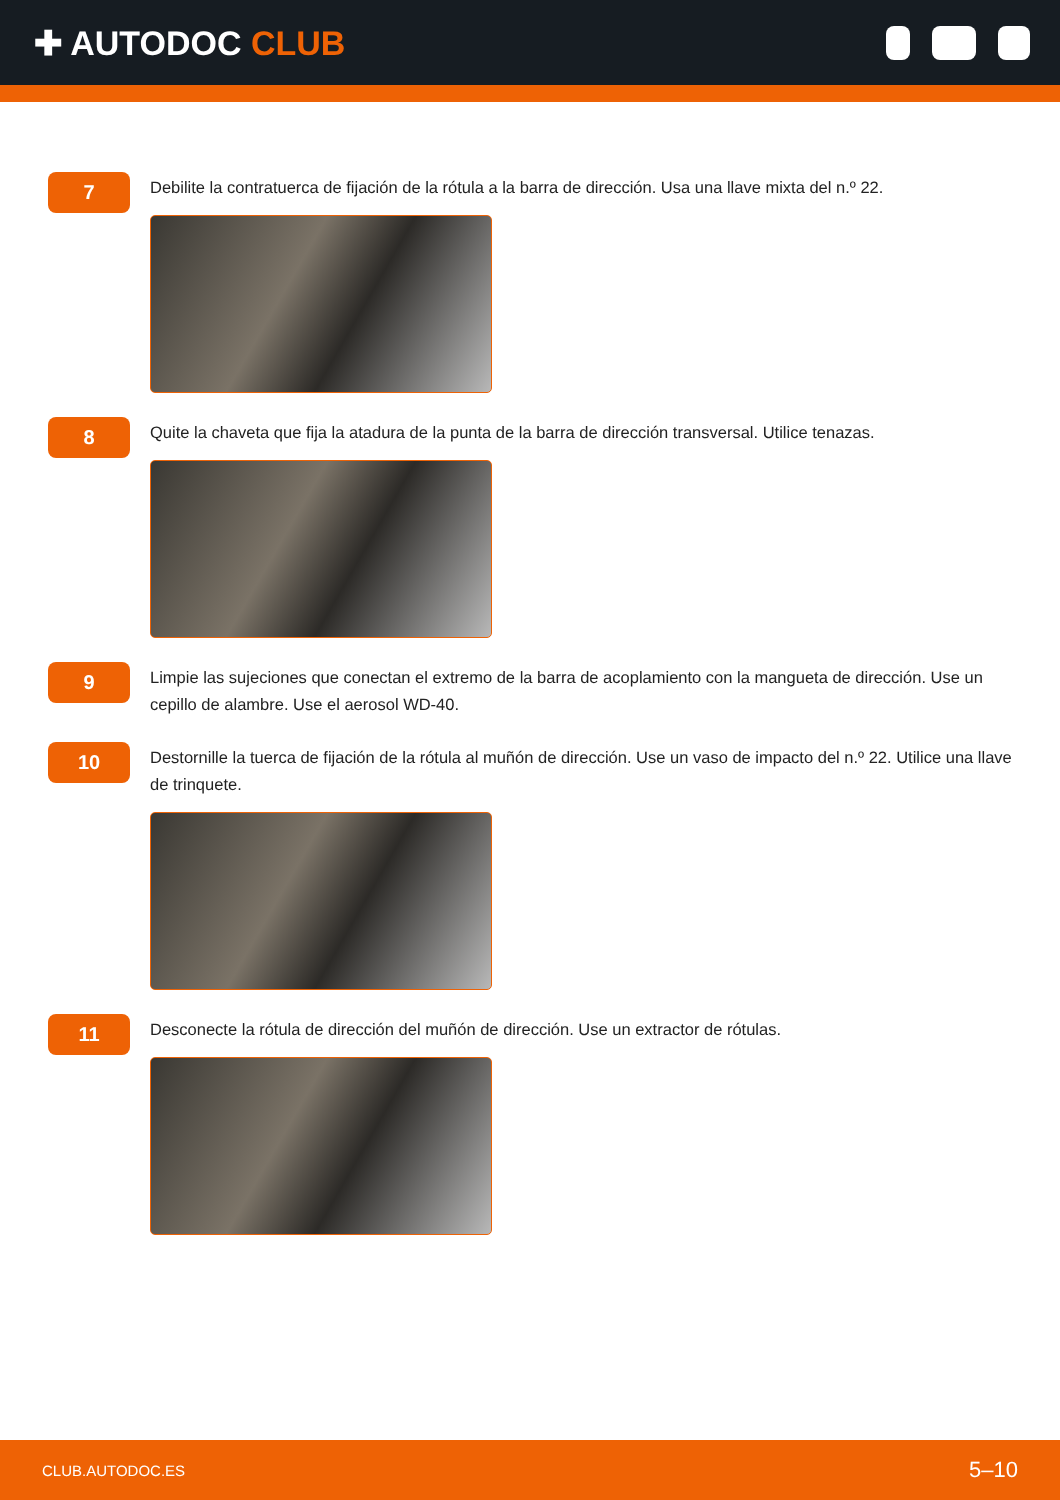✚ AUTODOC CLUB
7
Debilite la contratuerca de fijación de la rótula a la barra de dirección. Usa una llave mixta del n.º 22.
8
Quite la chaveta que fija la atadura de la punta de la barra de dirección transversal. Utilice tenazas.
9
Limpie las sujeciones que conectan el extremo de la barra de acoplamiento con la mangueta de dirección. Use un cepillo de alambre. Use el aerosol WD-40.
10
Destornille la tuerca de fijación de la rótula al muñón de dirección. Use un vaso de impacto del n.º 22. Utilice una llave de trinquete.
11
Desconecte la rótula de dirección del muñón de dirección. Use un extractor de rótulas.
CLUB.AUTODOC.ES 5–10